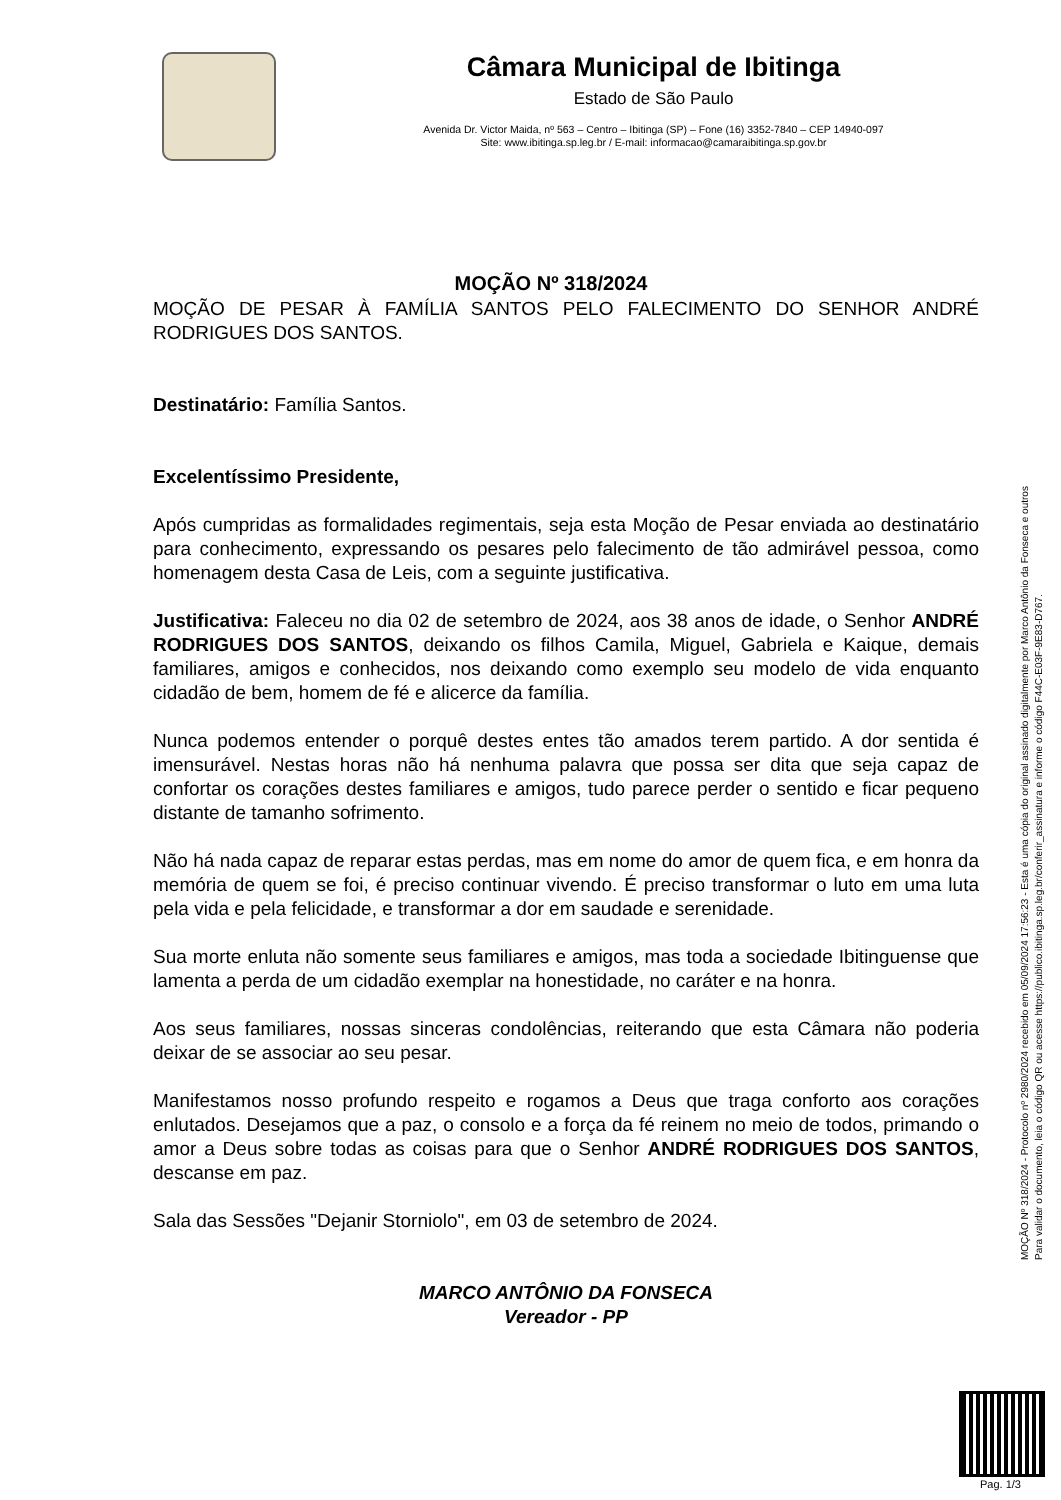Câmara Municipal de Ibitinga
Estado de São Paulo
Avenida Dr. Victor Maida, nº 563 – Centro – Ibitinga (SP) – Fone (16) 3352-7840 – CEP 14940-097
Site: www.ibitinga.sp.leg.br / E-mail: informacao@camaraibitinga.sp.gov.br
MOÇÃO Nº 318/2024
MOÇÃO DE PESAR À FAMÍLIA SANTOS PELO FALECIMENTO DO SENHOR ANDRÉ RODRIGUES DOS SANTOS.
Destinatário: Família Santos.
Excelentíssimo Presidente,
Após cumpridas as formalidades regimentais, seja esta Moção de Pesar enviada ao destinatário para conhecimento, expressando os pesares pelo falecimento de tão admirável pessoa, como homenagem desta Casa de Leis, com a seguinte justificativa.
Justificativa: Faleceu no dia 02 de setembro de 2024, aos 38 anos de idade, o Senhor ANDRÉ RODRIGUES DOS SANTOS, deixando os filhos Camila, Miguel, Gabriela e Kaique, demais familiares, amigos e conhecidos, nos deixando como exemplo seu modelo de vida enquanto cidadão de bem, homem de fé e alicerce da família.
Nunca podemos entender o porquê destes entes tão amados terem partido. A dor sentida é imensurável. Nestas horas não há nenhuma palavra que possa ser dita que seja capaz de confortar os corações destes familiares e amigos, tudo parece perder o sentido e ficar pequeno distante de tamanho sofrimento.
Não há nada capaz de reparar estas perdas, mas em nome do amor de quem fica, e em honra da memória de quem se foi, é preciso continuar vivendo. É preciso transformar o luto em uma luta pela vida e pela felicidade, e transformar a dor em saudade e serenidade.
Sua morte enluta não somente seus familiares e amigos, mas toda a sociedade Ibitinguense que lamenta a perda de um cidadão exemplar na honestidade, no caráter e na honra.
Aos seus familiares, nossas sinceras condolências, reiterando que esta Câmara não poderia deixar de se associar ao seu pesar.
Manifestamos nosso profundo respeito e rogamos a Deus que traga conforto aos corações enlutados. Desejamos que a paz, o consolo e a força da fé reinem no meio de todos, primando o amor a Deus sobre todas as coisas para que o Senhor ANDRÉ RODRIGUES DOS SANTOS, descanse em paz.
Sala das Sessões "Dejanir Storniolo", em 03 de setembro de 2024.
MARCO ANTÔNIO DA FONSECA
Vereador - PP
MOÇÃO Nº 318/2024 - Protocolo nº 2980/2024 recebido em 05/09/2024 17:56:23 - Esta é uma cópia do original assinado digitalmente por Marco Antônio da Fonseca e outros
Para validar o documento, leia o código QR ou acesse https://publico.ibitinga.sp.leg.br/conferir_assinatura e informe o código F44C-E03F-9E83-D767.
Pag. 1/3